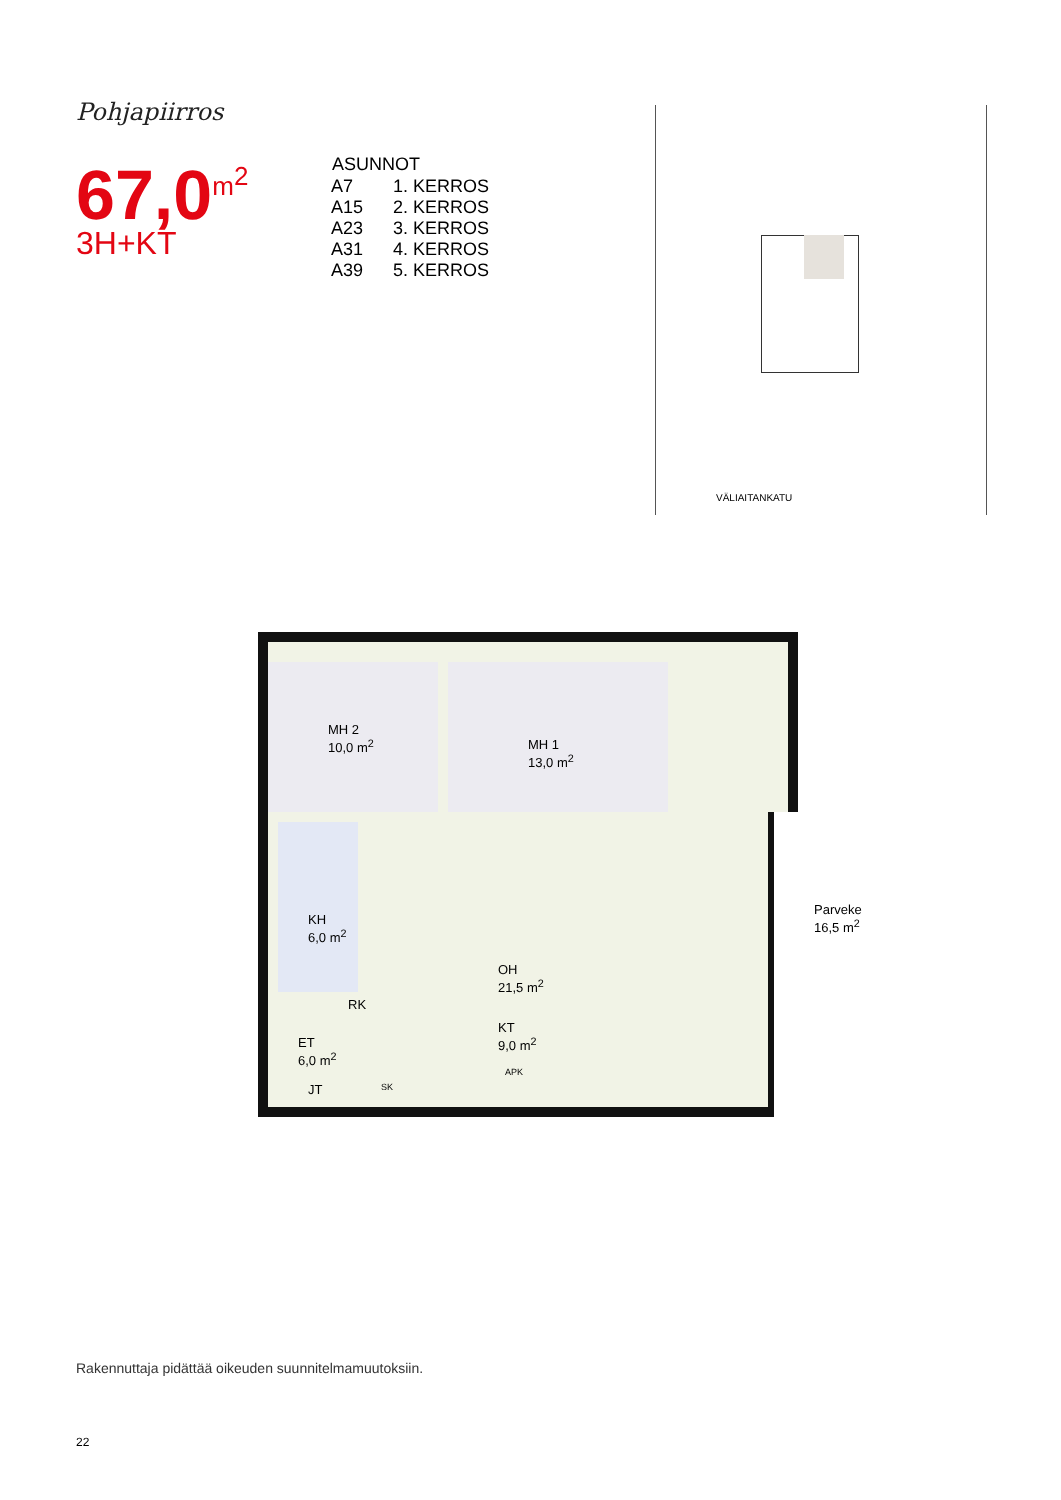Pohjapiirros
67,0<sup>m<sup>2</sup></sup>
3H+KT
| ASUNNOT | |
| --- | --- |
| A7 | 1. KERROS |
| A15 | 2. KERROS |
| A23 | 3. KERROS |
| A31 | 4. KERROS |
| A39 | 5. KERROS |
VÄLIAITANKATU
MH 2
10,0 m<sup>2</sup>
MH 1
13,0 m<sup>2</sup>
KH
6,0 m<sup>2</sup>
OH
21,5 m<sup>2</sup>
RK
KT
9,0 m<sup>2</sup>
ET
6,0 m<sup>2</sup>
JT SK
APK
Parveke
16,5 m<sup>2</sup>
Rakennuttaja pidättää oikeuden suunnitelmamuutoksiin.
22